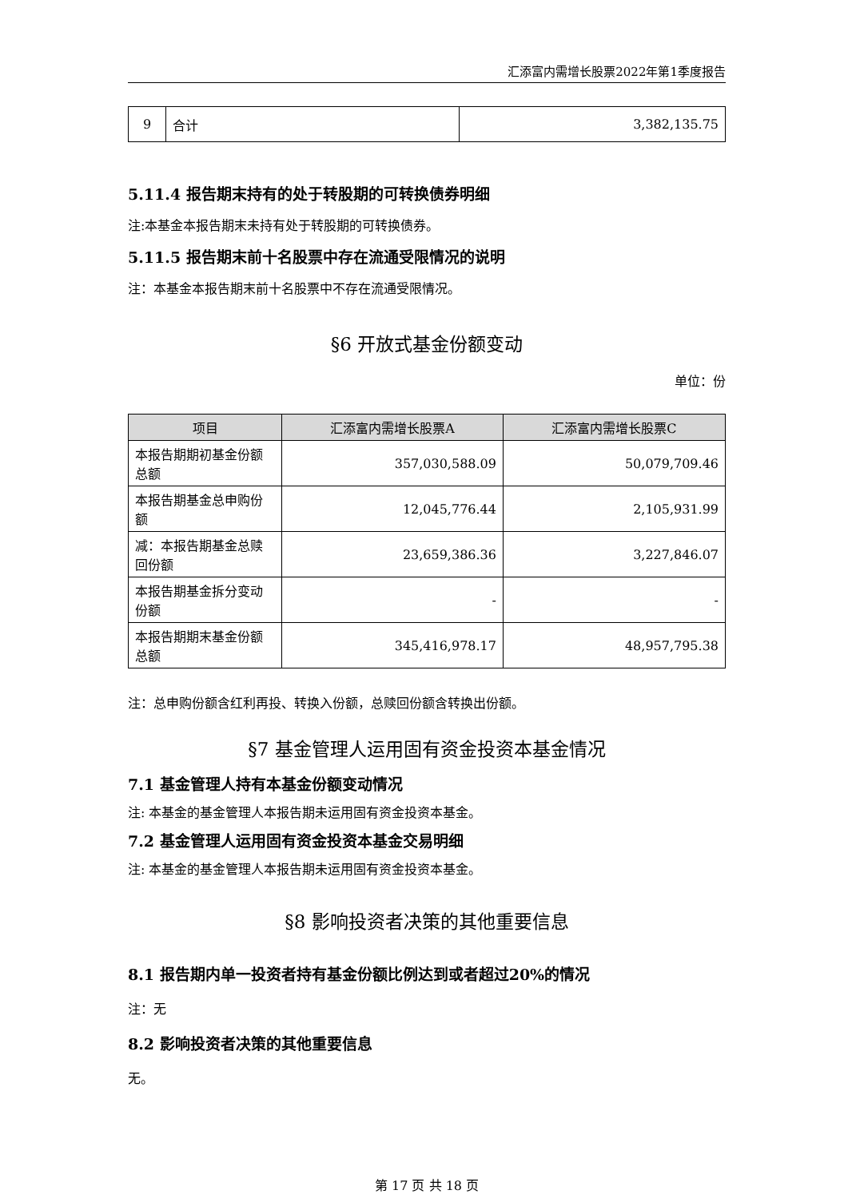汇添富内需增长股票2022年第1季度报告
| 9 | 合计 | 3,382,135.75 |
5.11.4 报告期末持有的处于转股期的可转换债券明细
注:本基金本报告期末未持有处于转股期的可转换债券。
5.11.5 报告期末前十名股票中存在流通受限情况的说明
注：本基金本报告期末前十名股票中不存在流通受限情况。
§6 开放式基金份额变动
单位：份
| 项目 | 汇添富内需增长股票A | 汇添富内需增长股票C |
| --- | --- | --- |
| 本报告期期初基金份额总额 | 357,030,588.09 | 50,079,709.46 |
| 本报告期基金总申购份额 | 12,045,776.44 | 2,105,931.99 |
| 减：本报告期基金总赎回份额 | 23,659,386.36 | 3,227,846.07 |
| 本报告期基金拆分变动份额 | - | - |
| 本报告期期末基金份额总额 | 345,416,978.17 | 48,957,795.38 |
注：总申购份额含红利再投、转换入份额，总赎回份额含转换出份额。
§7 基金管理人运用固有资金投资本基金情况
7.1 基金管理人持有本基金份额变动情况
注: 本基金的基金管理人本报告期未运用固有资金投资本基金。
7.2 基金管理人运用固有资金投资本基金交易明细
注: 本基金的基金管理人本报告期未运用固有资金投资本基金。
§8 影响投资者决策的其他重要信息
8.1 报告期内单一投资者持有基金份额比例达到或者超过20%的情况
注：无
8.2 影响投资者决策的其他重要信息
无。
第 17 页 共 18 页